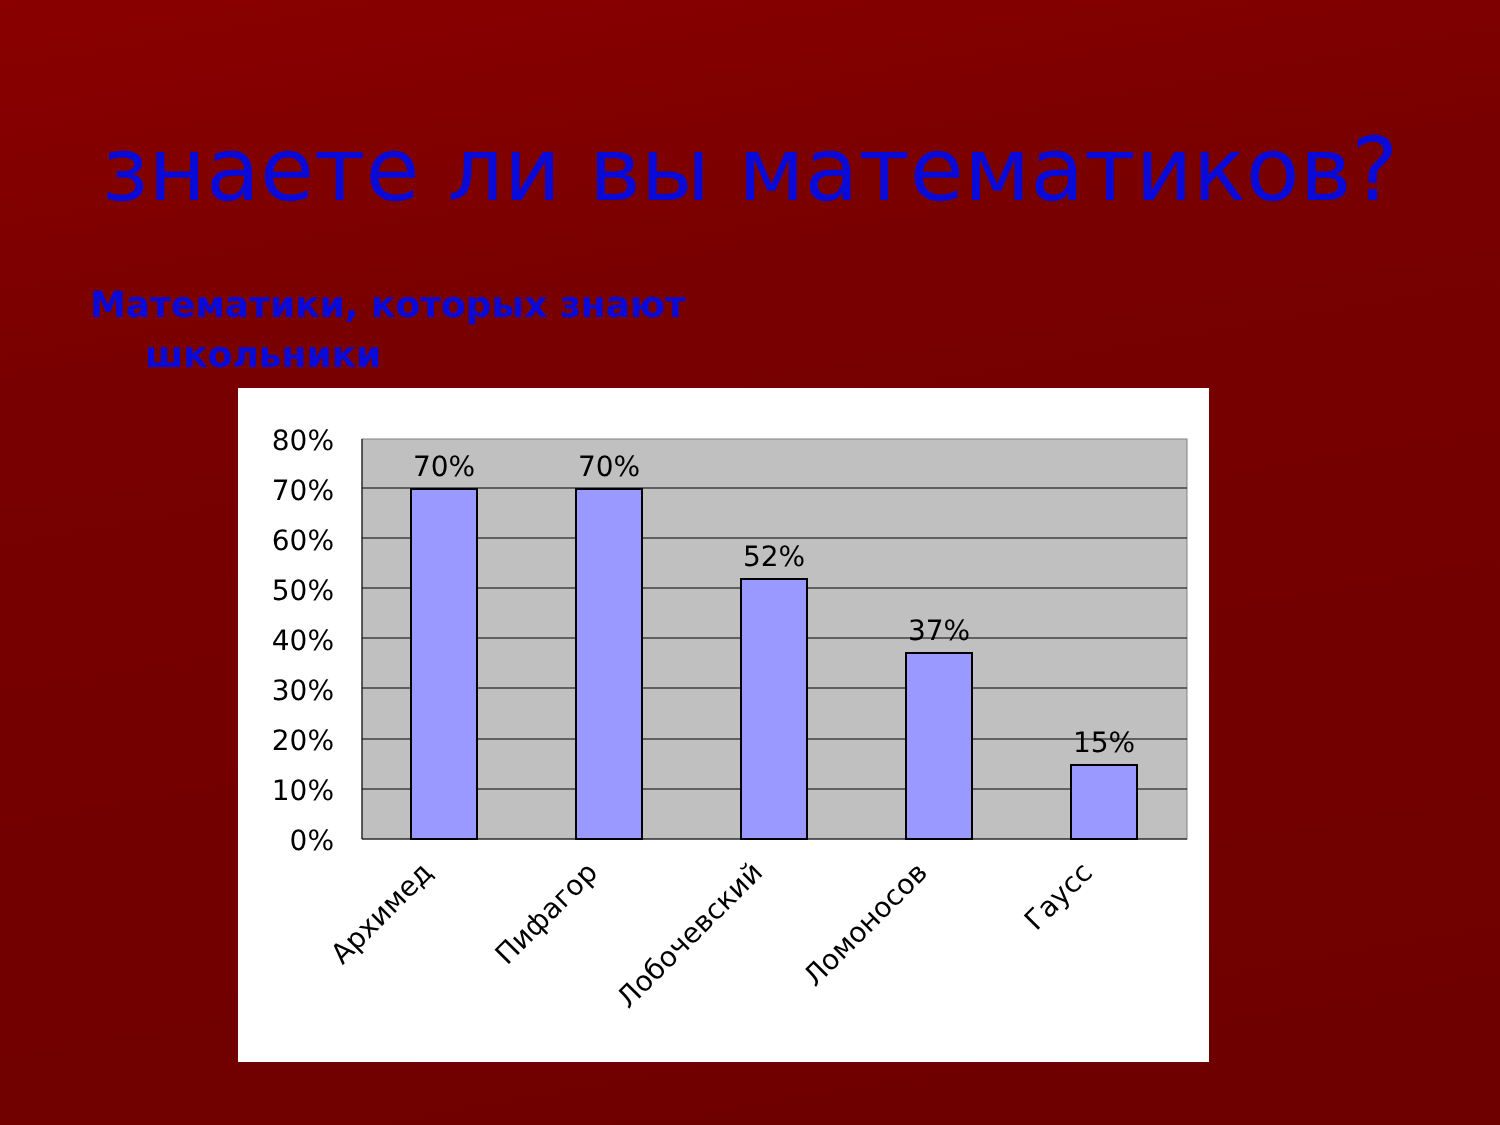знаете ли вы математиков?
Математики, которых знают школьники
80%
70%
60%
50%
40%
30%
20%
10%
0%
70%
70%
52%
37%
15%
Архимед
Пифагор
Лобочевский
Ломоносов
Гаусс